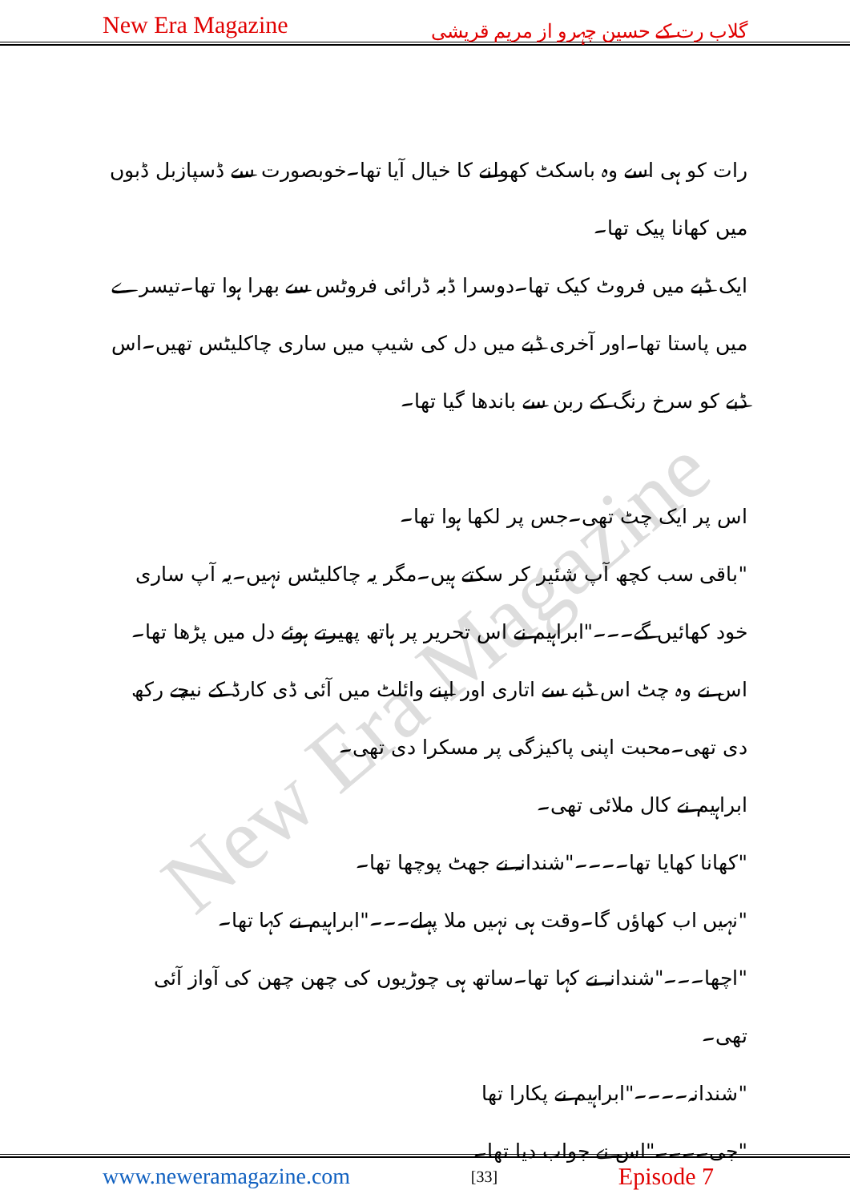New Era Magazine گلاب رت کے حسین چہرو از مریم قریشی
New Era Magazine
رات کو ہی اسے وہ باسکٹ کھولنے کا خیال آیا تھا۔خوبصورت سے ڈسپازبل ڈبوں میں کھانا پیک تھا۔
ایک ڈبے میں فروٹ کیک تھا۔دوسرا ڈبہ ڈرائی فروٹس سے بھرا ہوا تھا۔تیسرے میں پاستا تھا۔اور آخری ڈبے میں دل کی شیپ میں ساری چاکلیٹس تھیں۔اس ڈبے کو سرخ رنگ کے ربن سے باندھا گیا تھا۔
اس پر ایک چٹ تھی۔جس پر لکھا ہوا تھا۔
"باقی سب کچھ آپ شئیر کر سکتے ہیں۔مگر یہ چاکلیٹس نہیں۔یہ آپ ساری خود کھائیں گے۔۔۔"ابراہیم نے اس تحریر پر ہاتھ پھیرتے ہوئے دل میں پڑھا تھا۔اس نے وہ چٹ اس ڈبے سے اتاری اور اپنے وائلٹ میں آئی ڈی کارڈ کے نیچے رکھ دی تھی۔محبت اپنی پاکیزگی پر مسکرا دی تھی۔
ابراہیم نے کال ملائی تھی۔
"کھانا کھایا تھا۔۔۔۔"شندانہ نے جھٹ پوچھا تھا۔
"نہیں اب کھاؤں گا۔وقت ہی نہیں ملا پہلے۔۔۔"ابراہیم نے کہا تھا۔
"اچھا۔۔۔"شندانہ نے کہا تھا۔ساتھ ہی چوڑیوں کی چھن چھن کی آواز آئی تھی۔
"شندانہ۔۔۔۔"ابراہیم نے پکارا تھا
"جی۔۔۔۔"اس نے جواب دیا تھا۔
www.neweramagazine.com [33] Episode 7